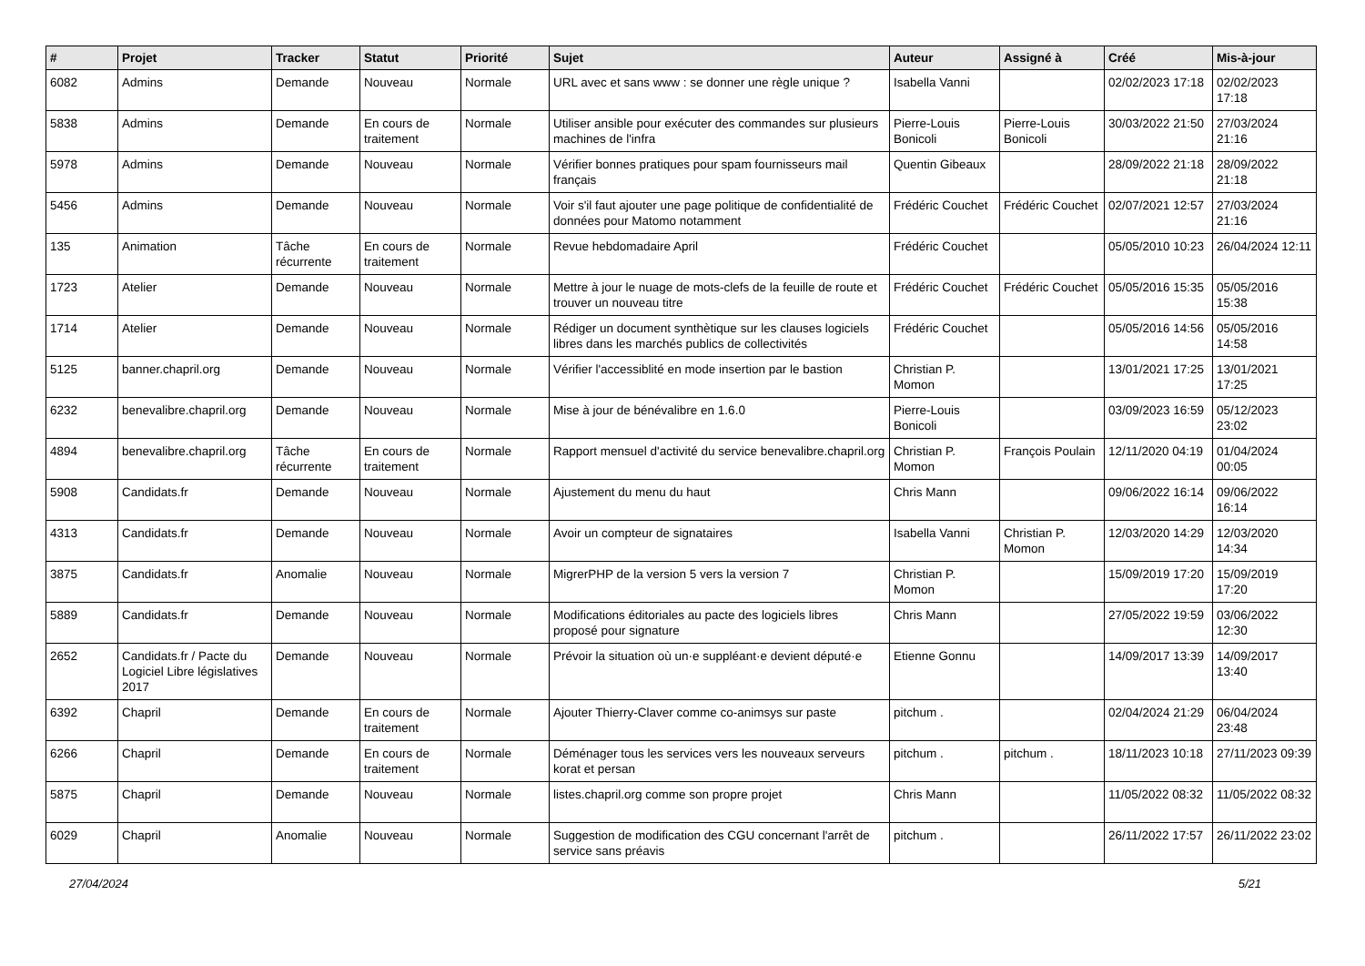| # | Projet | Tracker | Statut | Priorité | Sujet | Auteur | Assigné à | Créé | Mis-à-jour |
| --- | --- | --- | --- | --- | --- | --- | --- | --- | --- |
| 6082 | Admins | Demande | Nouveau | Normale | URL avec et sans www : se donner une règle unique ? | Isabella Vanni | | 02/02/2023 17:18 | 02/02/2023 17:18 |
| 5838 | Admins | Demande | En cours de traitement | Normale | Utiliser ansible pour exécuter des commandes sur plusieurs machines de l'infra | Pierre-Louis Bonicoli | Pierre-Louis Bonicoli | 30/03/2022 21:50 | 27/03/2024 21:16 |
| 5978 | Admins | Demande | Nouveau | Normale | Vérifier bonnes pratiques pour spam fournisseurs mail français | Quentin Gibeaux | | 28/09/2022 21:18 | 28/09/2022 21:18 |
| 5456 | Admins | Demande | Nouveau | Normale | Voir s'il faut ajouter une page politique de confidentialité de données pour Matomo notamment | Frédéric Couchet | Frédéric Couchet | 02/07/2021 12:57 | 27/03/2024 21:16 |
| 135 | Animation | Tâche récurrente | En cours de traitement | Normale | Revue hebdomadaire April | Frédéric Couchet | | 05/05/2010 10:23 | 26/04/2024 12:11 |
| 1723 | Atelier | Demande | Nouveau | Normale | Mettre à jour le nuage de mots-clefs de la feuille de route et trouver un nouveau titre | Frédéric Couchet | Frédéric Couchet | 05/05/2016 15:35 | 05/05/2016 15:38 |
| 1714 | Atelier | Demande | Nouveau | Normale | Rédiger un document synthètique sur les clauses logiciels libres dans les marchés publics de collectivités | Frédéric Couchet | | 05/05/2016 14:56 | 05/05/2016 14:58 |
| 5125 | banner.chapril.org | Demande | Nouveau | Normale | Vérifier l'accessiblité en mode insertion par le bastion | Christian P. Momon | | 13/01/2021 17:25 | 13/01/2021 17:25 |
| 6232 | benevalibre.chapril.org | Demande | Nouveau | Normale | Mise à jour de bénévalibre en 1.6.0 | Pierre-Louis Bonicoli | | 03/09/2023 16:59 | 05/12/2023 23:02 |
| 4894 | benevalibre.chapril.org | Tâche récurrente | En cours de traitement | Normale | Rapport mensuel d'activité du service benevalibre.chapril.org | Christian P. Momon | François Poulain | 12/11/2020 04:19 | 01/04/2024 00:05 |
| 5908 | Candidats.fr | Demande | Nouveau | Normale | Ajustement du menu du haut | Chris Mann | | 09/06/2022 16:14 | 09/06/2022 16:14 |
| 4313 | Candidats.fr | Demande | Nouveau | Normale | Avoir un compteur de signataires | Isabella Vanni | Christian P. Momon | 12/03/2020 14:29 | 12/03/2020 14:34 |
| 3875 | Candidats.fr | Anomalie | Nouveau | Normale | MigrerPHP de la version 5 vers la version 7 | Christian P. Momon | | 15/09/2019 17:20 | 15/09/2019 17:20 |
| 5889 | Candidats.fr | Demande | Nouveau | Normale | Modifications éditoriales au pacte des logiciels libres proposé pour signature | Chris Mann | | 27/05/2022 19:59 | 03/06/2022 12:30 |
| 2652 | Candidats.fr / Pacte du Logiciel Libre législatives 2017 | Demande | Nouveau | Normale | Prévoir la situation où un·e suppléant·e devient député·e | Etienne Gonnu | | 14/09/2017 13:39 | 14/09/2017 13:40 |
| 6392 | Chapril | Demande | En cours de traitement | Normale | Ajouter Thierry-Claver comme co-animsys sur paste | pitchum . | | 02/04/2024 21:29 | 06/04/2024 23:48 |
| 6266 | Chapril | Demande | En cours de traitement | Normale | Déménager tous les services vers les nouveaux serveurs korat et persan | pitchum . | pitchum . | 18/11/2023 10:18 | 27/11/2023 09:39 |
| 5875 | Chapril | Demande | Nouveau | Normale | listes.chapril.org comme son propre projet | Chris Mann | | 11/05/2022 08:32 | 11/05/2022 08:32 |
| 6029 | Chapril | Anomalie | Nouveau | Normale | Suggestion de modification des CGU concernant l'arrêt de service sans préavis | pitchum . | | 26/11/2022 17:57 | 26/11/2022 23:02 |
27/04/2024 5/21